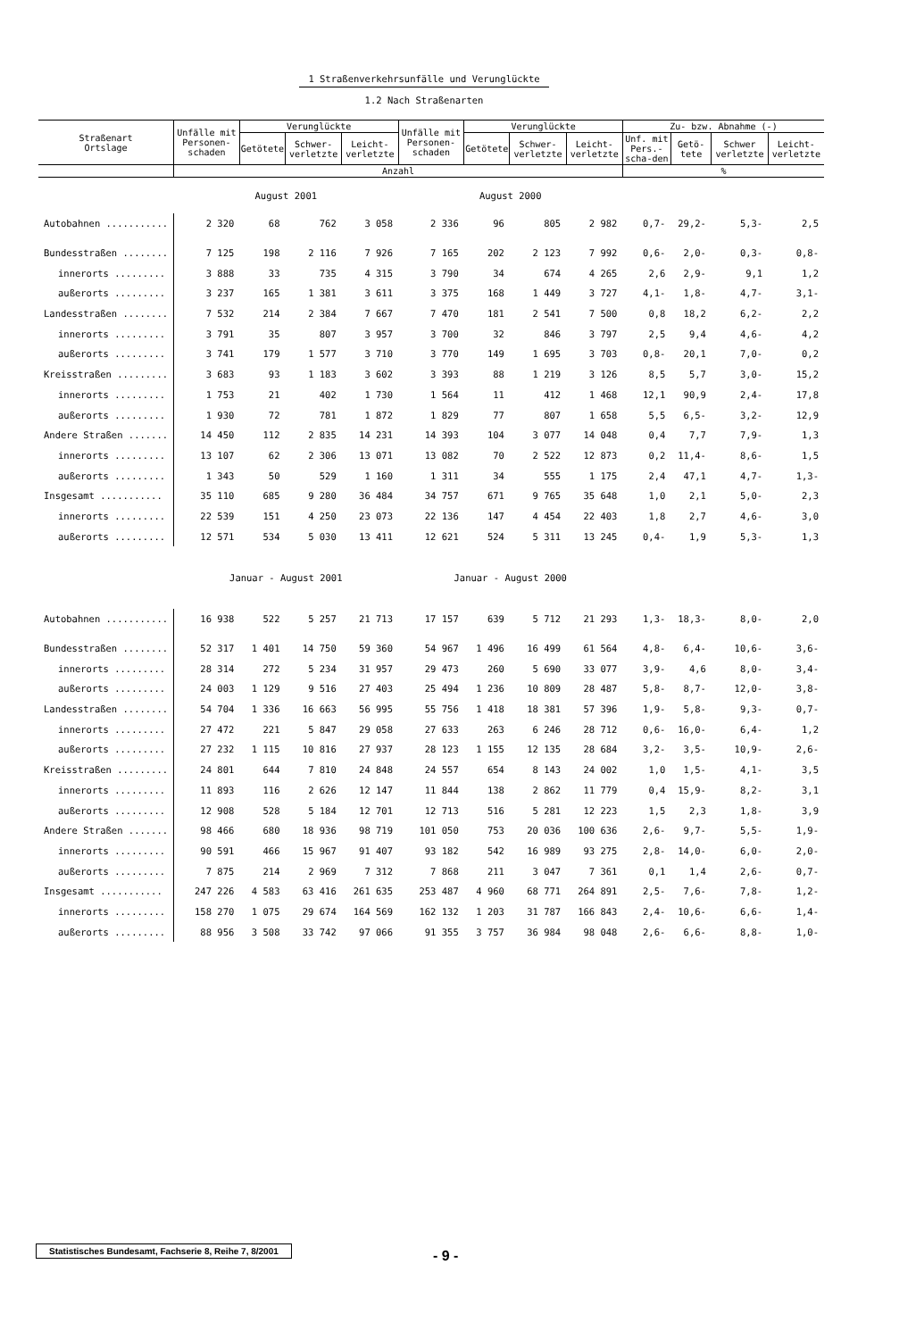1 Straßenverkehrsunfälle und Verunglückte
1.2 Nach Straßenarten
| Straßenart Ortslage | Unfälle mit Personen-schaden | Verunglückte | | | Unfälle mit Personen-schaden | Verunglückte | | | Zu- bzw. Abnahme (-) | | | |
| --- | --- | --- | --- | --- | --- | --- | --- | --- | --- | --- | --- | --- |
| | | Getötete | Schwer-verletzte | Leicht-verletzte | | Getötete | Schwer-verletzte | Leicht-verletzte | Unf. mit Pers.-scha-den | Getö-tete | Schwer verletzte | Leicht-verletzte |
| | Anzahl | | | | | | | | % | | | |
| | August 2001 | | | | August 2000 | | | | | | | |
| Autobahnen ........... | 2 320 | 68 | 762 | 3 058 | 2 336 | 96 | 805 | 2 982 | 0,7- | 29,2- | 5,3- | 2,5 |
| Bundesstraßen ........ | 7 125 | 198 | 2 116 | 7 926 | 7 165 | 202 | 2 123 | 7 992 | 0,6- | 2,0- | 0,3- | 0,8- |
| innerorts ......... | 3 888 | 33 | 735 | 4 315 | 3 790 | 34 | 674 | 4 265 | 2,6 | 2,9- | 9,1 | 1,2 |
| außerorts ......... | 3 237 | 165 | 1 381 | 3 611 | 3 375 | 168 | 1 449 | 3 727 | 4,1- | 1,8- | 4,7- | 3,1- |
| Landesstraßen ........ | 7 532 | 214 | 2 384 | 7 667 | 7 470 | 181 | 2 541 | 7 500 | 0,8 | 18,2 | 6,2- | 2,2 |
| innerorts ......... | 3 791 | 35 | 807 | 3 957 | 3 700 | 32 | 846 | 3 797 | 2,5 | 9,4 | 4,6- | 4,2 |
| außerorts ......... | 3 741 | 179 | 1 577 | 3 710 | 3 770 | 149 | 1 695 | 3 703 | 0,8- | 20,1 | 7,0- | 0,2 |
| Kreisstraßen ......... | 3 683 | 93 | 1 183 | 3 602 | 3 393 | 88 | 1 219 | 3 126 | 8,5 | 5,7 | 3,0- | 15,2 |
| innerorts ......... | 1 753 | 21 | 402 | 1 730 | 1 564 | 11 | 412 | 1 468 | 12,1 | 90,9 | 2,4- | 17,8 |
| außerorts ......... | 1 930 | 72 | 781 | 1 872 | 1 829 | 77 | 807 | 1 658 | 5,5 | 6,5- | 3,2- | 12,9 |
| Andere Straßen ....... | 14 450 | 112 | 2 835 | 14 231 | 14 393 | 104 | 3 077 | 14 048 | 0,4 | 7,7 | 7,9- | 1,3 |
| innerorts ......... | 13 107 | 62 | 2 306 | 13 071 | 13 082 | 70 | 2 522 | 12 873 | 0,2 | 11,4- | 8,6- | 1,5 |
| außerorts ......... | 1 343 | 50 | 529 | 1 160 | 1 311 | 34 | 555 | 1 175 | 2,4 | 47,1 | 4,7- | 1,3- |
| Insgesamt ........... | 35 110 | 685 | 9 280 | 36 484 | 34 757 | 671 | 9 765 | 35 648 | 1,0 | 2,1 | 5,0- | 2,3 |
| innerorts ......... | 22 539 | 151 | 4 250 | 23 073 | 22 136 | 147 | 4 454 | 22 403 | 1,8 | 2,7 | 4,6- | 3,0 |
| außerorts ......... | 12 571 | 534 | 5 030 | 13 411 | 12 621 | 524 | 5 311 | 13 245 | 0,4- | 1,9 | 5,3- | 1,3 |
| | Januar - August 2001 | | | | Januar - August 2000 | | | | | | | |
| Autobahnen ........... | 16 938 | 522 | 5 257 | 21 713 | 17 157 | 639 | 5 712 | 21 293 | 1,3- | 18,3- | 8,0- | 2,0 |
| Bundesstraßen ........ | 52 317 | 1 401 | 14 750 | 59 360 | 54 967 | 1 496 | 16 499 | 61 564 | 4,8- | 6,4- | 10,6- | 3,6- |
| innerorts ......... | 28 314 | 272 | 5 234 | 31 957 | 29 473 | 260 | 5 690 | 33 077 | 3,9- | 4,6 | 8,0- | 3,4- |
| außerorts ......... | 24 003 | 1 129 | 9 516 | 27 403 | 25 494 | 1 236 | 10 809 | 28 487 | 5,8- | 8,7- | 12,0- | 3,8- |
| Landesstraßen ........ | 54 704 | 1 336 | 16 663 | 56 995 | 55 756 | 1 418 | 18 381 | 57 396 | 1,9- | 5,8- | 9,3- | 0,7- |
| innerorts ......... | 27 472 | 221 | 5 847 | 29 058 | 27 633 | 263 | 6 246 | 28 712 | 0,6- | 16,0- | 6,4- | 1,2 |
| außerorts ......... | 27 232 | 1 115 | 10 816 | 27 937 | 28 123 | 1 155 | 12 135 | 28 684 | 3,2- | 3,5- | 10,9- | 2,6- |
| Kreisstraßen ......... | 24 801 | 644 | 7 810 | 24 848 | 24 557 | 654 | 8 143 | 24 002 | 1,0 | 1,5- | 4,1- | 3,5 |
| innerorts ......... | 11 893 | 116 | 2 626 | 12 147 | 11 844 | 138 | 2 862 | 11 779 | 0,4 | 15,9- | 8,2- | 3,1 |
| außerorts ......... | 12 908 | 528 | 5 184 | 12 701 | 12 713 | 516 | 5 281 | 12 223 | 1,5 | 2,3 | 1,8- | 3,9 |
| Andere Straßen ....... | 98 466 | 680 | 18 936 | 98 719 | 101 050 | 753 | 20 036 | 100 636 | 2,6- | 9,7- | 5,5- | 1,9- |
| innerorts ......... | 90 591 | 466 | 15 967 | 91 407 | 93 182 | 542 | 16 989 | 93 275 | 2,8- | 14,0- | 6,0- | 2,0- |
| außerorts ......... | 7 875 | 214 | 2 969 | 7 312 | 7 868 | 211 | 3 047 | 7 361 | 0,1 | 1,4 | 2,6- | 0,7- |
| Insgesamt ........... | 247 226 | 4 583 | 63 416 | 261 635 | 253 487 | 4 960 | 68 771 | 264 891 | 2,5- | 7,6- | 7,8- | 1,2- |
| innerorts ......... | 158 270 | 1 075 | 29 674 | 164 569 | 162 132 | 1 203 | 31 787 | 166 843 | 2,4- | 10,6- | 6,6- | 1,4- |
| außerorts ......... | 88 956 | 3 508 | 33 742 | 97 066 | 91 355 | 3 757 | 36 984 | 98 048 | 2,6- | 6,6- | 8,8- | 1,0- |
Statistisches Bundesamt, Fachserie 8, Reihe 7, 8/2001
- 9 -